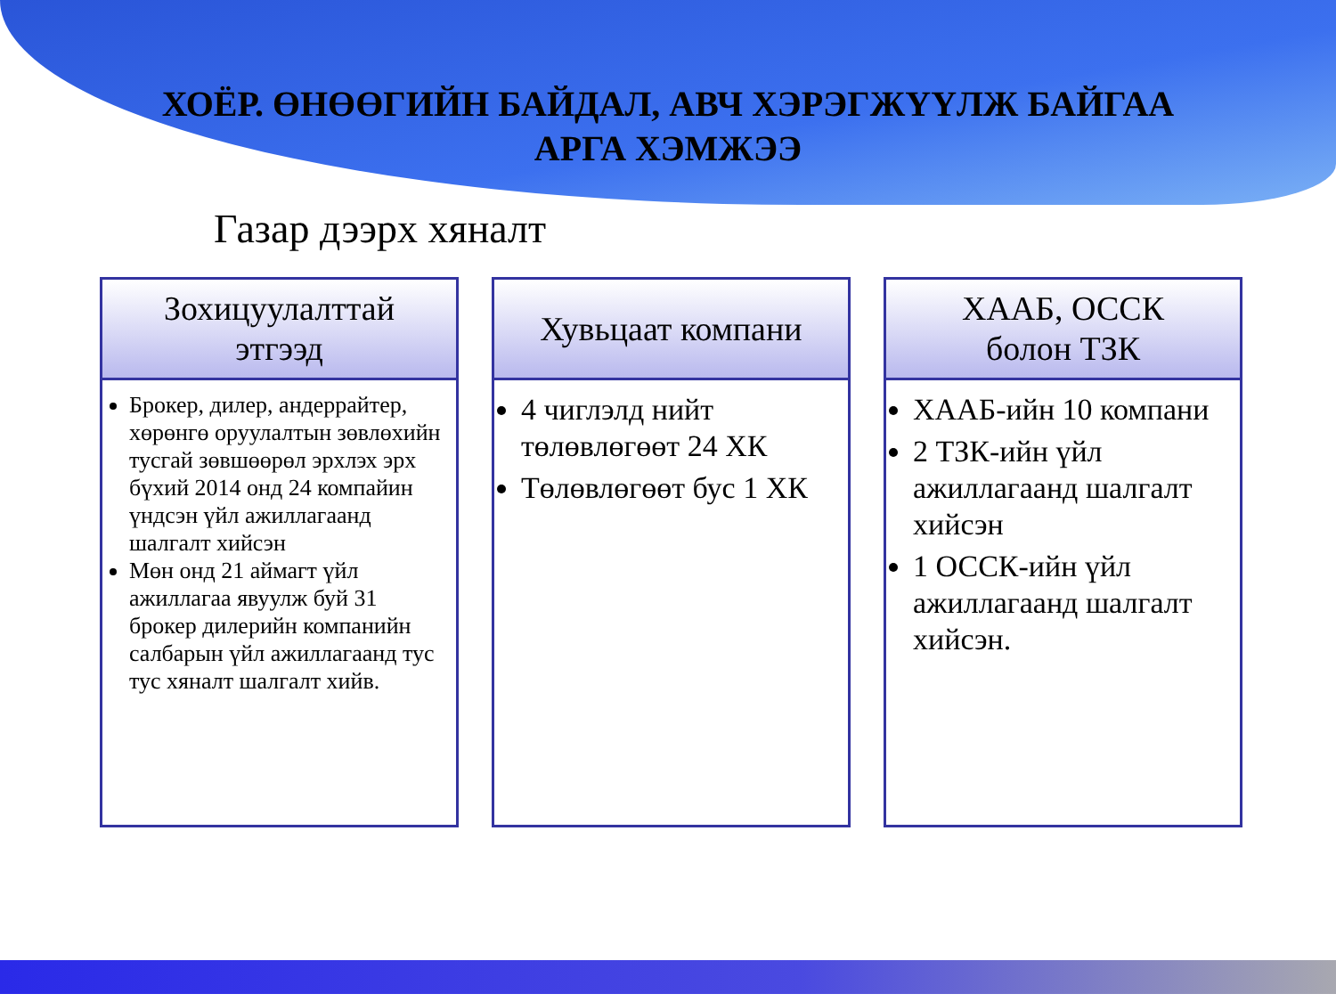ХОЁР. ӨНӨӨГИЙН БАЙДАЛ, АВЧ ХЭРЭГЖҮҮЛЖ БАЙГАА
АРГА ХЭМЖЭЭ
Газар дээрх хяналт
Зохицуулалттай
этгээд
Брокер, дилер, андеррайтер, хөрөнгө оруулалтын зөвлөхийн тусгай зөвшөөрөл эрхлэх эрх бүхий 2014 онд 24 компайин үндсэн үйл ажиллагаанд шалгалт хийсэн
Мөн онд 21 аймагт үйл ажиллагаа явуулж буй 31 брокер дилерийн компанийн салбарын үйл ажиллагаанд тус тус хяналт шалгалт хийв.
Хувьцаат компани
4 чиглэлд нийт төлөвлөгөөт 24 ХК
Төлөвлөгөөт бус 1 ХК
ХААБ, ОССК
болон ТЗК
ХААБ-ийн 10 компани
2 ТЗК-ийн үйл ажиллагаанд шалгалт хийсэн
1 ОССК-ийн үйл ажиллагаанд шалгалт хийсэн.